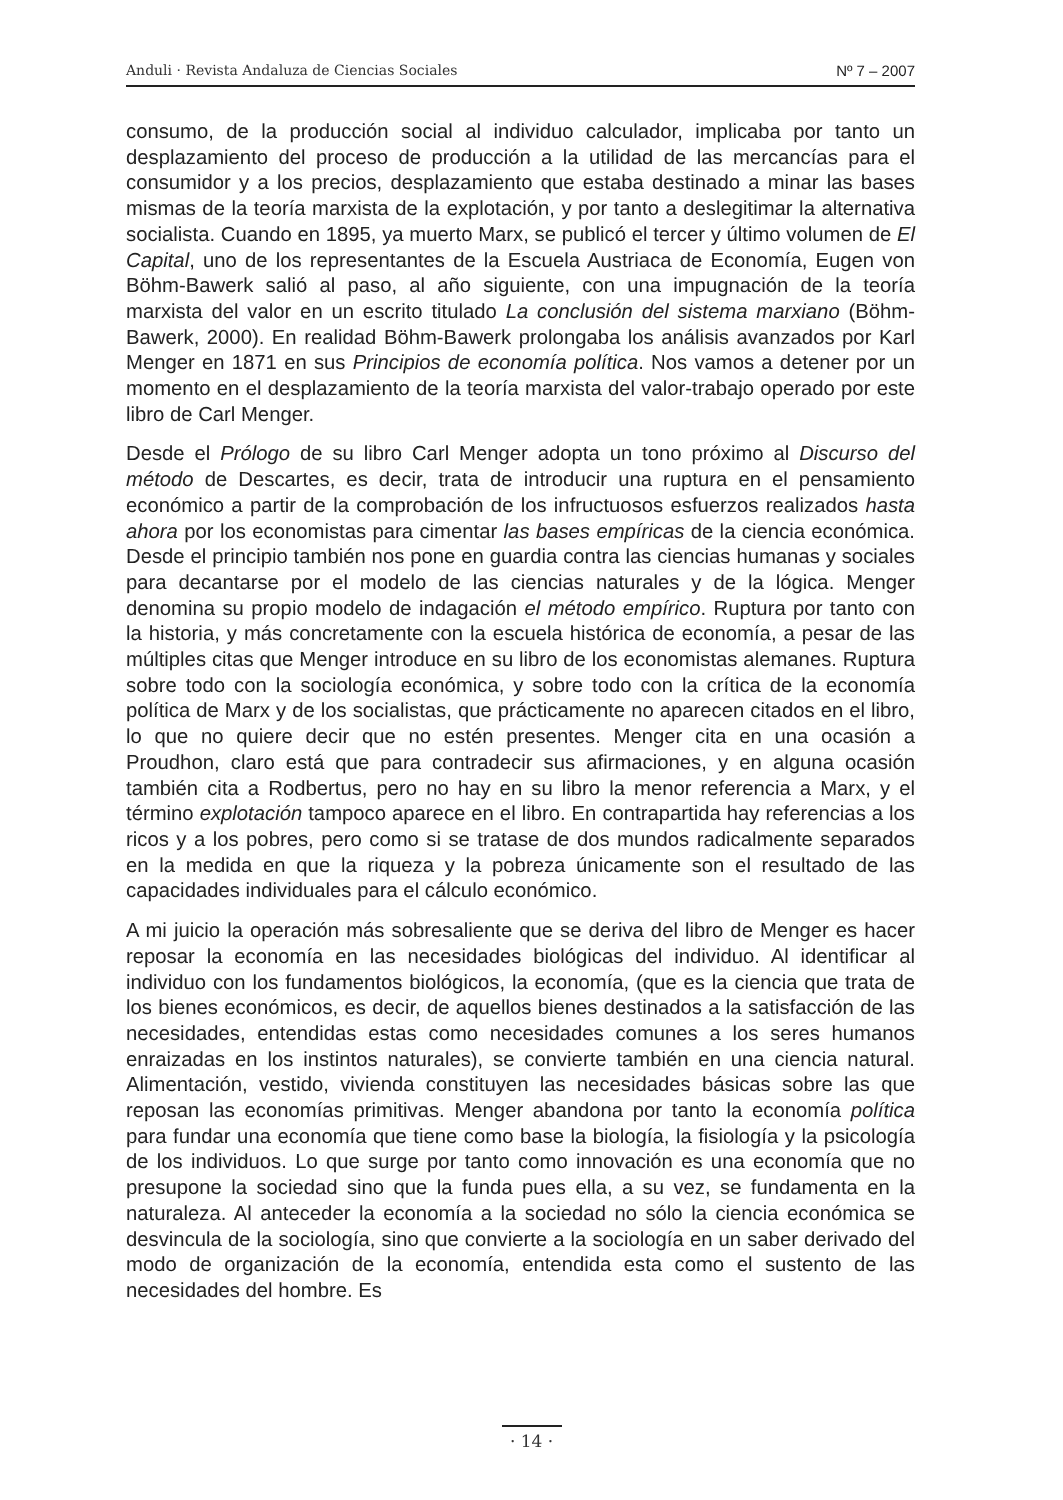Anduli · Revista Andaluza de Ciencias Sociales Nº 7 – 2007
consumo, de la producción social al individuo calculador, implicaba por tanto un desplazamiento del proceso de producción a la utilidad de las mercancías para el consumidor y a los precios, desplazamiento que estaba destinado a minar las bases mismas de la teoría marxista de la explotación, y por tanto a deslegitimar la alternativa socialista. Cuando en 1895, ya muerto Marx, se publicó el tercer y último volumen de El Capital, uno de los representantes de la Escuela Austriaca de Economía, Eugen von Böhm-Bawerk salió al paso, al año siguiente, con una impugnación de la teoría marxista del valor en un escrito titulado La conclusión del sistema marxiano (Böhm-Bawerk, 2000). En realidad Böhm-Bawerk prolongaba los análisis avanzados por Karl Menger en 1871 en sus Principios de economía política. Nos vamos a detener por un momento en el desplazamiento de la teoría marxista del valor-trabajo operado por este libro de Carl Menger.
Desde el Prólogo de su libro Carl Menger adopta un tono próximo al Discurso del método de Descartes, es decir, trata de introducir una ruptura en el pensamiento económico a partir de la comprobación de los infructuosos esfuerzos realizados hasta ahora por los economistas para cimentar las bases empíricas de la ciencia económica. Desde el principio también nos pone en guardia contra las ciencias humanas y sociales para decantarse por el modelo de las ciencias naturales y de la lógica. Menger denomina su propio modelo de indagación el método empírico. Ruptura por tanto con la historia, y más concretamente con la escuela histórica de economía, a pesar de las múltiples citas que Menger introduce en su libro de los economistas alemanes. Ruptura sobre todo con la sociología económica, y sobre todo con la crítica de la economía política de Marx y de los socialistas, que prácticamente no aparecen citados en el libro, lo que no quiere decir que no estén presentes. Menger cita en una ocasión a Proudhon, claro está que para contradecir sus afirmaciones, y en alguna ocasión también cita a Rodbertus, pero no hay en su libro la menor referencia a Marx, y el término explotación tampoco aparece en el libro. En contrapartida hay referencias a los ricos y a los pobres, pero como si se tratase de dos mundos radicalmente separados en la medida en que la riqueza y la pobreza únicamente son el resultado de las capacidades individuales para el cálculo económico.
A mi juicio la operación más sobresaliente que se deriva del libro de Menger es hacer reposar la economía en las necesidades biológicas del individuo. Al identificar al individuo con los fundamentos biológicos, la economía, (que es la ciencia que trata de los bienes económicos, es decir, de aquellos bienes destinados a la satisfacción de las necesidades, entendidas estas como necesidades comunes a los seres humanos enraizadas en los instintos naturales), se convierte también en una ciencia natural. Alimentación, vestido, vivienda constituyen las necesidades básicas sobre las que reposan las economías primitivas. Menger abandona por tanto la economía política para fundar una economía que tiene como base la biología, la fisiología y la psicología de los individuos. Lo que surge por tanto como innovación es una economía que no presupone la sociedad sino que la funda pues ella, a su vez, se fundamenta en la naturaleza. Al anteceder la economía a la sociedad no sólo la ciencia económica se desvincula de la sociología, sino que convierte a la sociología en un saber derivado del modo de organización de la economía, entendida esta como el sustento de las necesidades del hombre. Es
· 14 ·